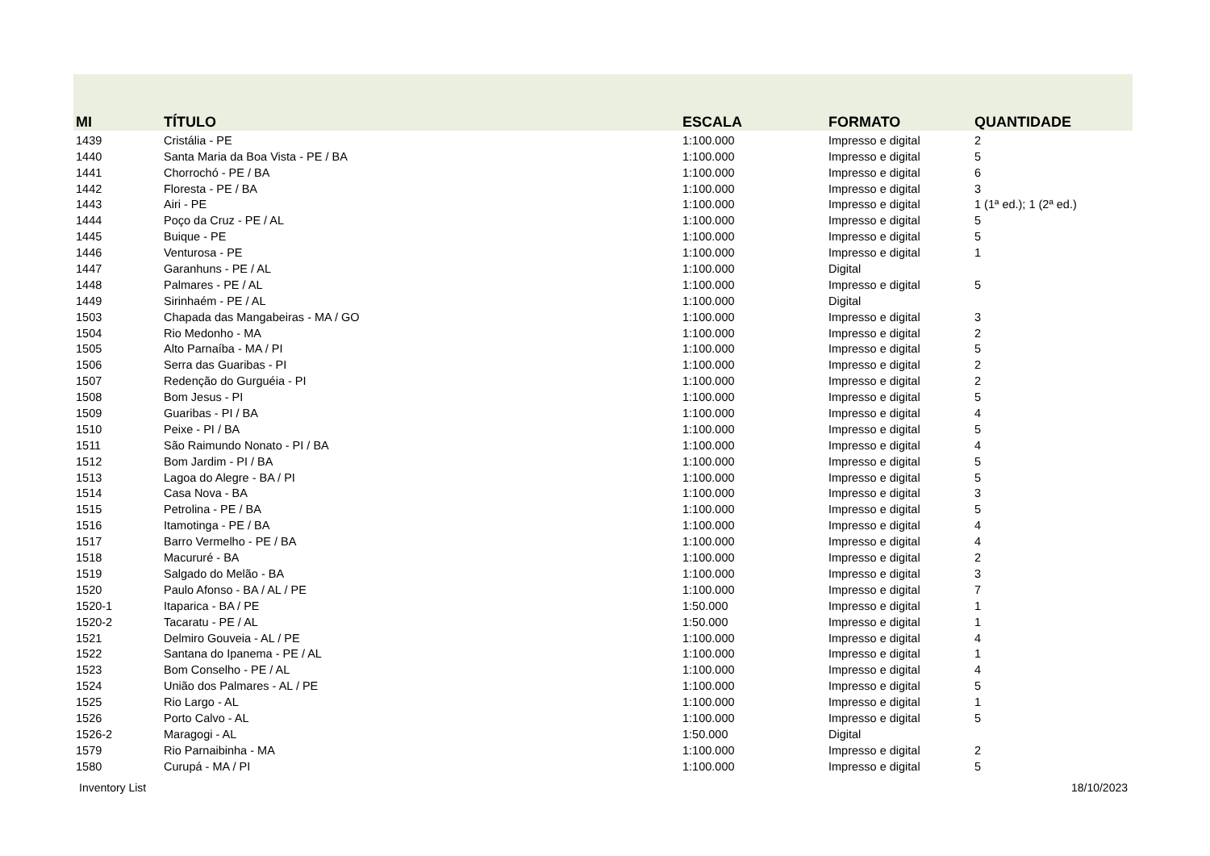| MI | TÍTULO | ESCALA | FORMATO | QUANTIDADE |
| --- | --- | --- | --- | --- |
| 1439 | Cristália - PE | 1:100.000 | Impresso e digital | 2 |
| 1440 | Santa Maria da Boa Vista - PE / BA | 1:100.000 | Impresso e digital | 5 |
| 1441 | Chorrochó - PE / BA | 1:100.000 | Impresso e digital | 6 |
| 1442 | Floresta - PE / BA | 1:100.000 | Impresso e digital | 3 |
| 1443 | Airi - PE | 1:100.000 | Impresso e digital | 1 (1ª ed.); 1 (2ª ed.) |
| 1444 | Poço da Cruz - PE / AL | 1:100.000 | Impresso e digital | 5 |
| 1445 | Buique - PE | 1:100.000 | Impresso e digital | 5 |
| 1446 | Venturosa - PE | 1:100.000 | Impresso e digital | 1 |
| 1447 | Garanhuns - PE / AL | 1:100.000 | Digital | |
| 1448 | Palmares - PE / AL | 1:100.000 | Impresso e digital | 5 |
| 1449 | Sirinhaém - PE / AL | 1:100.000 | Digital | |
| 1503 | Chapada das Mangabeiras - MA / GO | 1:100.000 | Impresso e digital | 3 |
| 1504 | Rio Medonho - MA | 1:100.000 | Impresso e digital | 2 |
| 1505 | Alto Parnaíba - MA / PI | 1:100.000 | Impresso e digital | 5 |
| 1506 | Serra das Guaribas - PI | 1:100.000 | Impresso e digital | 2 |
| 1507 | Redenção do Gurguéia - PI | 1:100.000 | Impresso e digital | 2 |
| 1508 | Bom Jesus - PI | 1:100.000 | Impresso e digital | 5 |
| 1509 | Guaribas - PI / BA | 1:100.000 | Impresso e digital | 4 |
| 1510 | Peixe - PI / BA | 1:100.000 | Impresso e digital | 5 |
| 1511 | São Raimundo Nonato - PI / BA | 1:100.000 | Impresso e digital | 4 |
| 1512 | Bom Jardim - PI / BA | 1:100.000 | Impresso e digital | 5 |
| 1513 | Lagoa do Alegre - BA / PI | 1:100.000 | Impresso e digital | 5 |
| 1514 | Casa Nova - BA | 1:100.000 | Impresso e digital | 3 |
| 1515 | Petrolina - PE / BA | 1:100.000 | Impresso e digital | 5 |
| 1516 | Itamotinga - PE / BA | 1:100.000 | Impresso e digital | 4 |
| 1517 | Barro Vermelho - PE / BA | 1:100.000 | Impresso e digital | 4 |
| 1518 | Macururé - BA | 1:100.000 | Impresso e digital | 2 |
| 1519 | Salgado do Melão - BA | 1:100.000 | Impresso e digital | 3 |
| 1520 | Paulo Afonso - BA / AL / PE | 1:100.000 | Impresso e digital | 7 |
| 1520-1 | Itaparica - BA / PE | 1:50.000 | Impresso e digital | 1 |
| 1520-2 | Tacaratu - PE / AL | 1:50.000 | Impresso e digital | 1 |
| 1521 | Delmiro Gouveia - AL / PE | 1:100.000 | Impresso e digital | 4 |
| 1522 | Santana do Ipanema - PE / AL | 1:100.000 | Impresso e digital | 1 |
| 1523 | Bom Conselho - PE / AL | 1:100.000 | Impresso e digital | 4 |
| 1524 | União dos Palmares - AL / PE | 1:100.000 | Impresso e digital | 5 |
| 1525 | Rio Largo - AL | 1:100.000 | Impresso e digital | 1 |
| 1526 | Porto Calvo - AL | 1:100.000 | Impresso e digital | 5 |
| 1526-2 | Maragogi - AL | 1:50.000 | Digital | |
| 1579 | Rio Parnaibinha - MA | 1:100.000 | Impresso e digital | 2 |
| 1580 | Curupá - MA / PI | 1:100.000 | Impresso e digital | 5 |
Inventory List 18/10/2023